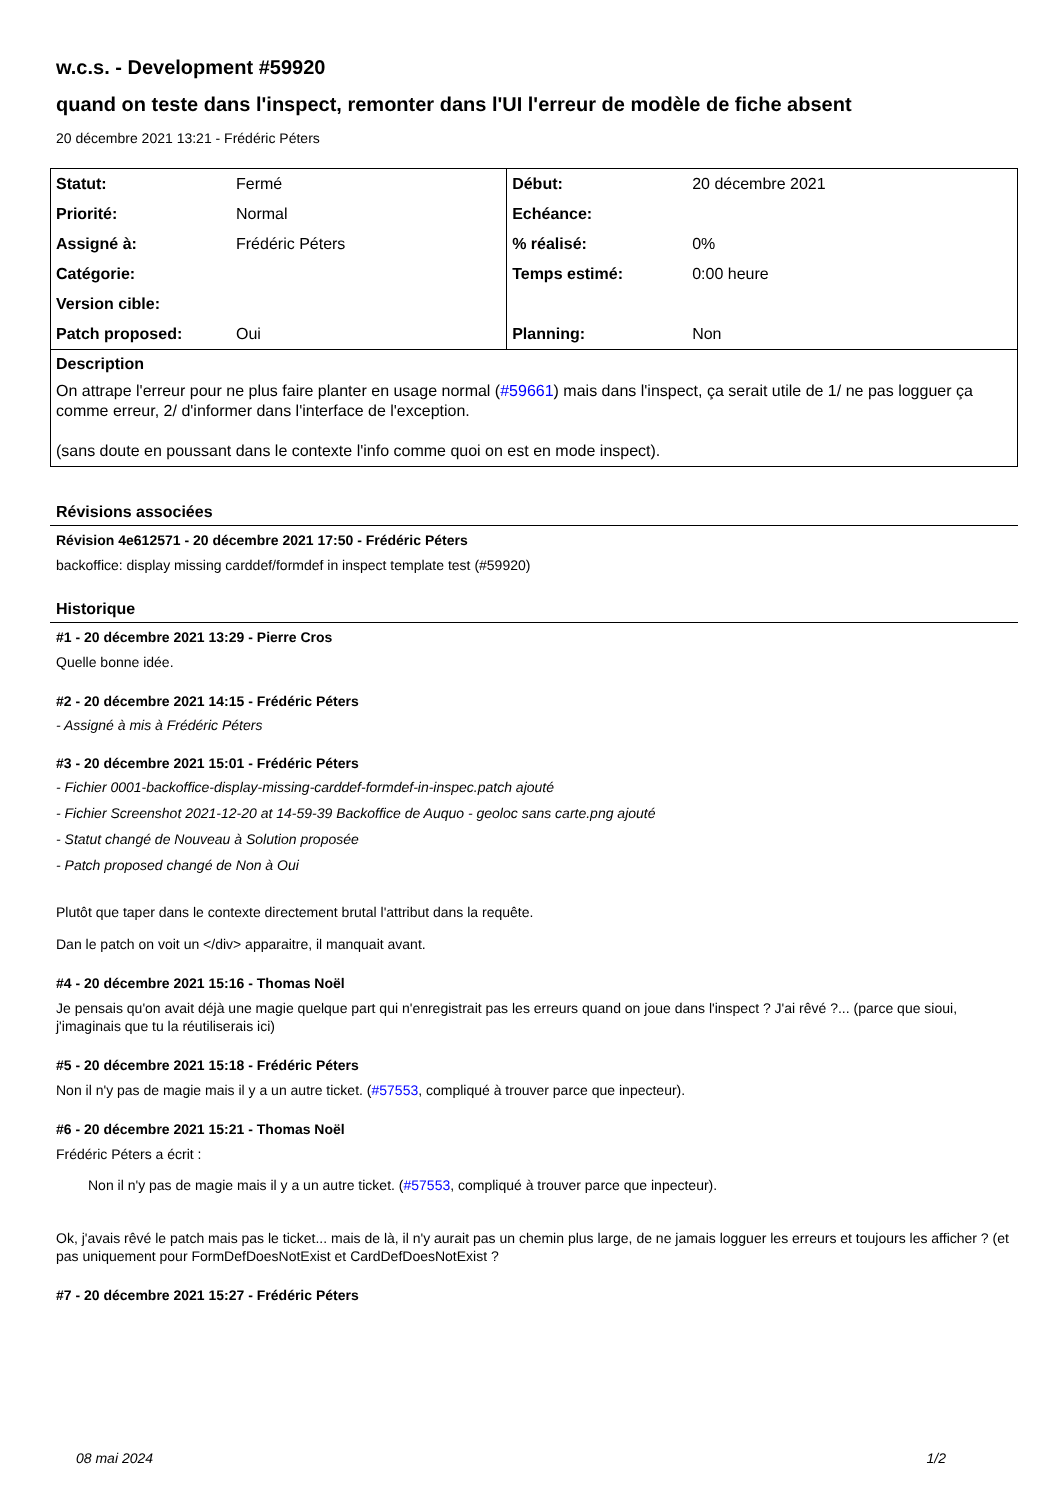w.c.s. - Development #59920
quand on teste dans l'inspect, remonter dans l'UI l'erreur de modèle de fiche absent
20 décembre 2021 13:21 - Frédéric Péters
| Statut: | Fermé | Début: | 20 décembre 2021 |
| Priorité: | Normal | Echéance: | |
| Assigné à: | Frédéric Péters | % réalisé: | 0% |
| Catégorie: | | Temps estimé: | 0:00 heure |
| Version cible: | | | |
| Patch proposed: | Oui | Planning: | Non |
| Description On attrape l'erreur pour ne plus faire planter en usage normal ( #59661 ) mais dans l'inspect, ça serait utile de 1/ ne pas logguer ça comme erreur, 2/ d'informer dans l'interface de l'exception. (sans doute en poussant dans le contexte l'info comme quoi on est en mode inspect). | | | |
Révisions associées
Révision 4e612571 - 20 décembre 2021 17:50 - Frédéric Péters
backoffice: display missing carddef/formdef in inspect template test (#59920)
Historique
#1 - 20 décembre 2021 13:29 - Pierre Cros
Quelle bonne idée.
#2 - 20 décembre 2021 14:15 - Frédéric Péters
- Assigné à mis à Frédéric Péters
#3 - 20 décembre 2021 15:01 - Frédéric Péters
- Fichier 0001-backoffice-display-missing-carddef-formdef-in-inspec.patch ajouté
- Fichier Screenshot 2021-12-20 at 14-59-39 Backoffice de Auquo - geoloc sans carte.png ajouté
- Statut changé de Nouveau à Solution proposée
- Patch proposed changé de Non à Oui
Plutôt que taper dans le contexte directement brutal l'attribut dans la requête.
Dan le patch on voit un </div> apparaitre, il manquait avant.
#4 - 20 décembre 2021 15:16 - Thomas Noël
Je pensais qu'on avait déjà une magie quelque part qui n'enregistrait pas les erreurs quand on joue dans l'inspect ? J'ai rêvé ?... (parce que sioui, j'imaginais que tu la réutiliserais ici)
#5 - 20 décembre 2021 15:18 - Frédéric Péters
Non il n'y pas de magie mais il y a un autre ticket. (#57553, compliqué à trouver parce que inpecteur).
#6 - 20 décembre 2021 15:21 - Thomas Noël
Frédéric Péters a écrit :
Non il n'y pas de magie mais il y a un autre ticket. (#57553, compliqué à trouver parce que inpecteur).
Ok, j'avais rêvé le patch mais pas le ticket... mais de là, il n'y aurait pas un chemin plus large, de ne jamais logguer les erreurs et toujours les afficher ? (et pas uniquement pour FormDefDoesNotExist et CardDefDoesNotExist ?
#7 - 20 décembre 2021 15:27 - Frédéric Péters
08 mai 2024 1/2